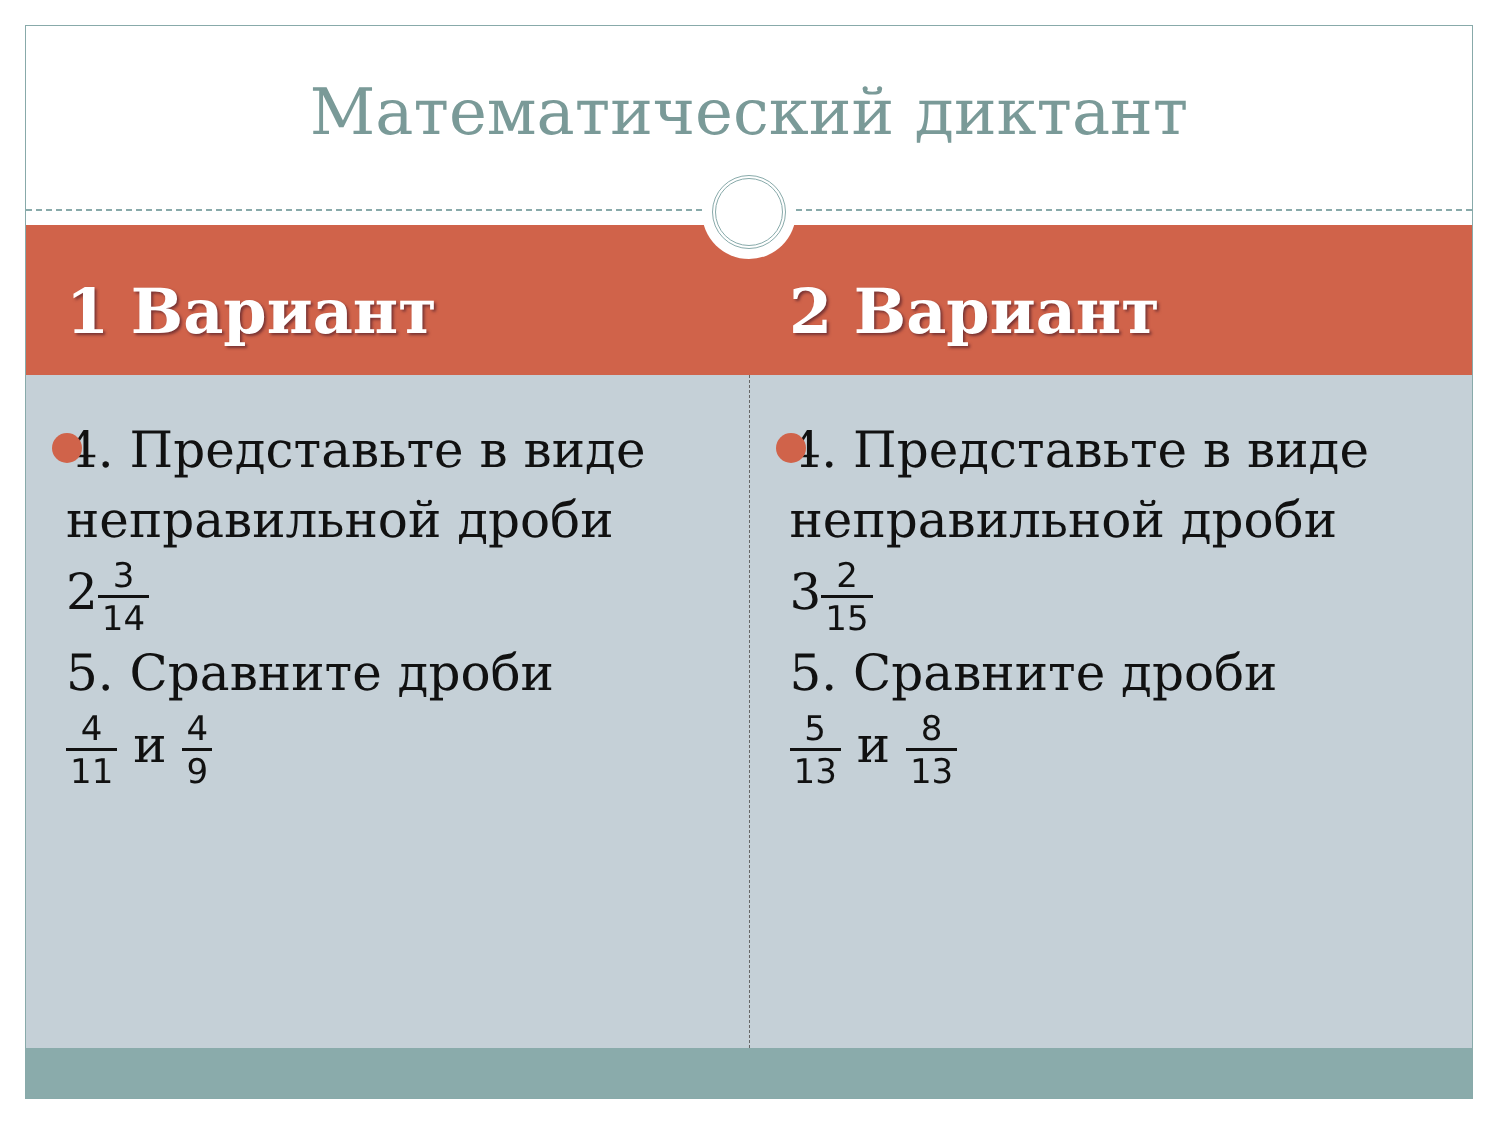Математический диктант
1 Вариант 2 Вариант
4. Представьте в виде неправильной дроби
23 14
5. Сравните дроби
4 11 и 4 9
4. Представьте в виде неправильной дроби
32 15
5. Сравните дроби
5 13 и 8 13